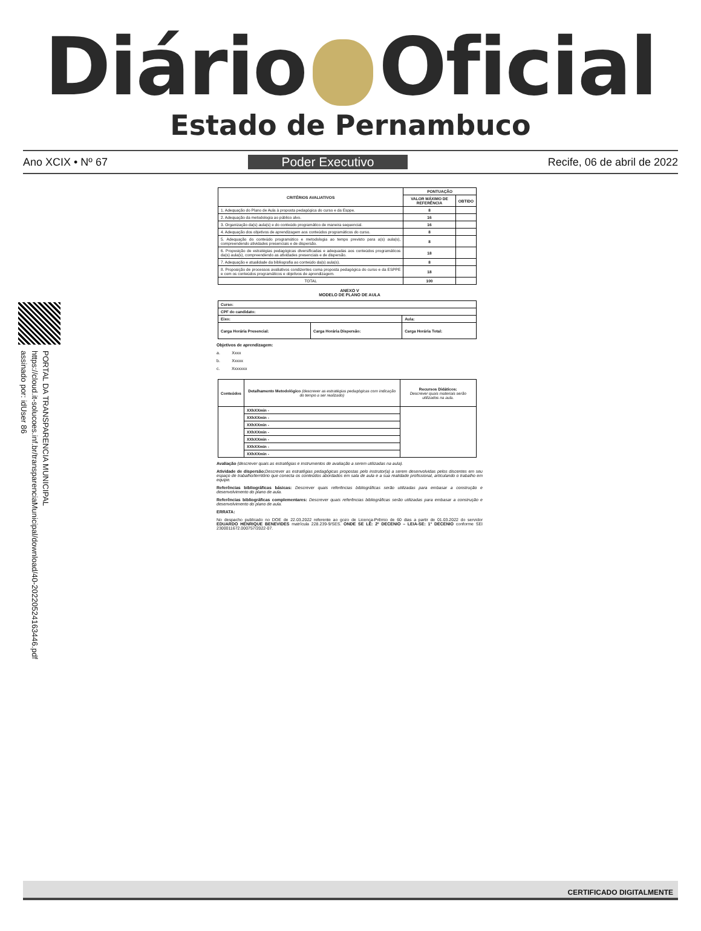Diário Oficial
Estado de Pernambuco
Ano XCIX • Nº 67 Poder Executivo Recife, 06 de abril de 2022
PORTAL DA TRANSPARENCIA MUNICIPAL
https://cloud.it-solucoes.inf.br/transparenciaMunicipal/download/40-20220524163446.pdf
assinado por: idUser 86
| CRITÉRIOS AVALIATIVOS | PONTUAÇÃO | |
| --- | --- | --- |
| | VALOR MÁXIMO DE REFERÊNCIA | OBTIDO |
| 1. Adequação do Plano de Aula à proposta pedagógica do curso e da Esppe. | 8 | |
| 2. Adequação da metodologia ao público alvo. | 16 | |
| 3. Organização da(s) aula(s) e do conteúdo programático de maneira sequencial. | 16 | |
| 4. Adequação dos objetivos de aprendizagem aos conteúdos programáticos do curso. | 8 | |
| 5. Adequação do conteúdo programático e metodologia ao tempo previsto para a(s) aula(s), compreendendo atividades presenciais e de dispersão. | 8 | |
| 6. Proposição de estratégias pedagógicas diversificadas e adequadas aos conteúdos programáticos da(s) aula(s), compreendendo as atividades presenciais e de dispersão. | 18 | |
| 7. Adequação e atualidade da bibliografia ao conteúdo da(s) aula(s). | 8 | |
| 8. Proposição de processos avaliativos condizentes coma proposta pedagógica do curso e da ESPPE e com os conteúdos programáticos e objetivos de aprendizagem. | 18 | |
| TOTAL | 100 | |
ANEXO V
MODELO DE PLANO DE AULA
| Curso: | | |
| CPF do candidato: | | |
| Eixo: | | Aula: |
| Carga Horária Presencial: | Carga Horária Dispersão: | Carga Horária Total: |
Objetivos de aprendizagem:
a. Xxxx
b. Xxxxx
c. Xxxxxxx
| Conteúdos | Detalhamento Metodológico (descrever as estratégias pedagógicas com indicação do tempo a ser realizado) | Recursos Didáticos: Descrever quais materiais serão utilizados na aula. |
| --- | --- | --- |
| | XXhXXmin - | |
| | XXhXXmin - | |
| | XXhXXmin - | |
| | XXhXXmin - | |
| | XXhXXmin - | |
| | XXhXXmin - | |
| | XXhXXmin - | |
Avaliação (descrever quais as estratégias e instrumentos de avaliação a serem utilizadas na aula).
Atividade de dispersão: Descrever as estratégias pedagógicas propostas pelo instrutor(a) a serem desenvolvidas pelos discentes em seu espaço de trabalho/território que conecta os conteúdos abordados em sala de aula e a sua realidade profissional, articulando o trabalho em equipe.
Referências bibliográficas básicas: Descrever quais referências bibliográficas serão utilizadas para embasar a construção e desenvolvimento do plano de aula.
Referências bibliográficas complementares: Descrever quais referências bibliográficas serão utilizadas para embasar a construção e desenvolvimento do plano de aula.
ERRATA:
No despacho publicado no DOE de 22.03.2022 referente ao gozo de Licença-Prêmio de 60 dias a partir de 01.03.2022 do servidor EDUARDO HENRIQUE BENEVIDES matrícula 228.239-9/SES. ONDE SE LÊ: 2º DECENIO – LEIA-SE: 1° DECENIO conforme SEI 2300011672.000757/2022-07.
CERTIFICADO DIGITALMENTE